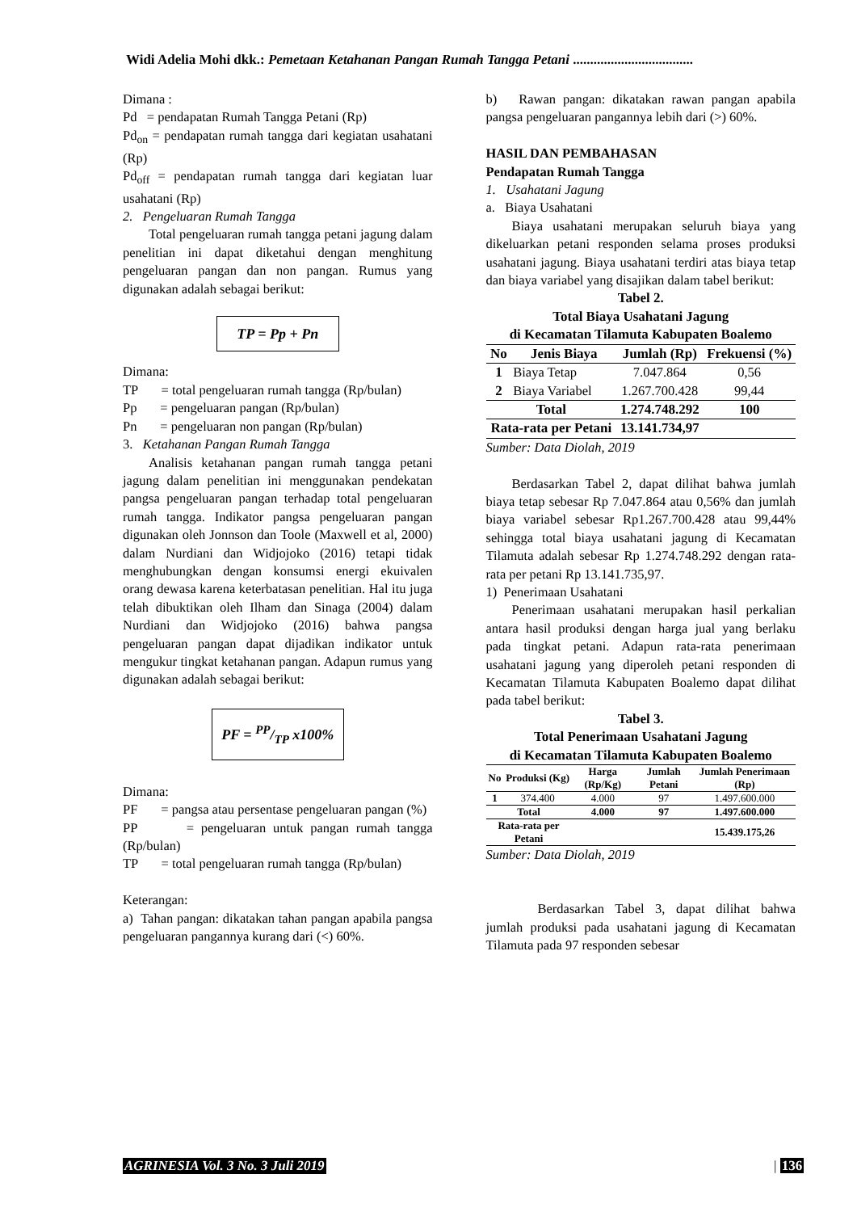Widi Adelia Mohi dkk.: Pemetaan Ketahanan Pangan Rumah Tangga Petani ...................................
Dimana :
Pd = pendapatan Rumah Tangga Petani (Rp)
Pd<sub>on</sub> = pendapatan rumah tangga dari kegiatan usahatani (Rp)
Pd<sub>off</sub> = pendapatan rumah tangga dari kegiatan luar usahatani (Rp)
2. Pengeluaran Rumah Tangga
Total pengeluaran rumah tangga petani jagung dalam penelitian ini dapat diketahui dengan menghitung pengeluaran pangan dan non pangan. Rumus yang digunakan adalah sebagai berikut:
TP = Pp + Pn
Dimana:
TP = total pengeluaran rumah tangga (Rp/bulan)
Pp = pengeluaran pangan (Rp/bulan)
Pn = pengeluaran non pangan (Rp/bulan)
3. Ketahanan Pangan Rumah Tangga
Analisis ketahanan pangan rumah tangga petani jagung dalam penelitian ini menggunakan pendekatan pangsa pengeluaran pangan terhadap total pengeluaran rumah tangga. Indikator pangsa pengeluaran pangan digunakan oleh Jonnson dan Toole (Maxwell et al, 2000) dalam Nurdiani dan Widjojoko (2016) tetapi tidak menghubungkan dengan konsumsi energi ekuivalen orang dewasa karena keterbatasan penelitian. Hal itu juga telah dibuktikan oleh Ilham dan Sinaga (2004) dalam Nurdiani dan Widjojoko (2016) bahwa pangsa pengeluaran pangan dapat dijadikan indikator untuk mengukur tingkat ketahanan pangan. Adapun rumus yang digunakan adalah sebagai berikut:
PF = PP/TP x100%
Dimana:
PF = pangsa atau persentase pengeluaran pangan (%)
PP = pengeluaran untuk pangan rumah tangga (Rp/bulan)
TP = total pengeluaran rumah tangga (Rp/bulan)
Keterangan:
a) Tahan pangan: dikatakan tahan pangan apabila pangsa pengeluaran pangannya kurang dari (<) 60%.
b) Rawan pangan: dikatakan rawan pangan apabila pangsa pengeluaran pangannya lebih dari (>) 60%.
HASIL DAN PEMBAHASAN
Pendapatan Rumah Tangga
1. Usahatani Jagung
a. Biaya Usahatani
Biaya usahatani merupakan seluruh biaya yang dikeluarkan petani responden selama proses produksi usahatani jagung. Biaya usahatani terdiri atas biaya tetap dan biaya variabel yang disajikan dalam tabel berikut:
Tabel 2.
Total Biaya Usahatani Jagung
di Kecamatan Tilamuta Kabupaten Boalemo
| No | Jenis Biaya | Jumlah (Rp) | Frekuensi (%) |
| --- | --- | --- | --- |
| 1 | Biaya Tetap | 7.047.864 | 0,56 |
| 2 | Biaya Variabel | 1.267.700.428 | 99,44 |
| Total | | 1.274.748.292 | 100 |
| Rata-rata per Petani | | 13.141.734,97 | |
Sumber: Data Diolah, 2019
Berdasarkan Tabel 2, dapat dilihat bahwa jumlah biaya tetap sebesar Rp 7.047.864 atau 0,56% dan jumlah biaya variabel sebesar Rp1.267.700.428 atau 99,44% sehingga total biaya usahatani jagung di Kecamatan Tilamuta adalah sebesar Rp 1.274.748.292 dengan rata-rata per petani Rp 13.141.735,97.
1) Penerimaan Usahatani
Penerimaan usahatani merupakan hasil perkalian antara hasil produksi dengan harga jual yang berlaku pada tingkat petani. Adapun rata-rata penerimaan usahatani jagung yang diperoleh petani responden di Kecamatan Tilamuta Kabupaten Boalemo dapat dilihat pada tabel berikut:
Tabel 3.
Total Penerimaan Usahatani Jagung
di Kecamatan Tilamuta Kabupaten Boalemo
| No | Produksi (Kg) | Harga (Rp/Kg) | Jumlah Petani | Jumlah Penerimaan (Rp) |
| --- | --- | --- | --- | --- |
| 1 | 374.400 | 4.000 | 97 | 1.497.600.000 |
| Total | | 4.000 | 97 | 1.497.600.000 |
| Rata-rata per Petani | | | | 15.439.175,26 |
Sumber: Data Diolah, 2019
Berdasarkan Tabel 3, dapat dilihat bahwa jumlah produksi pada usahatani jagung di Kecamatan Tilamuta pada 97 responden sebesar
AGRINESIA Vol. 3 No. 3 Juli 2019
| 136